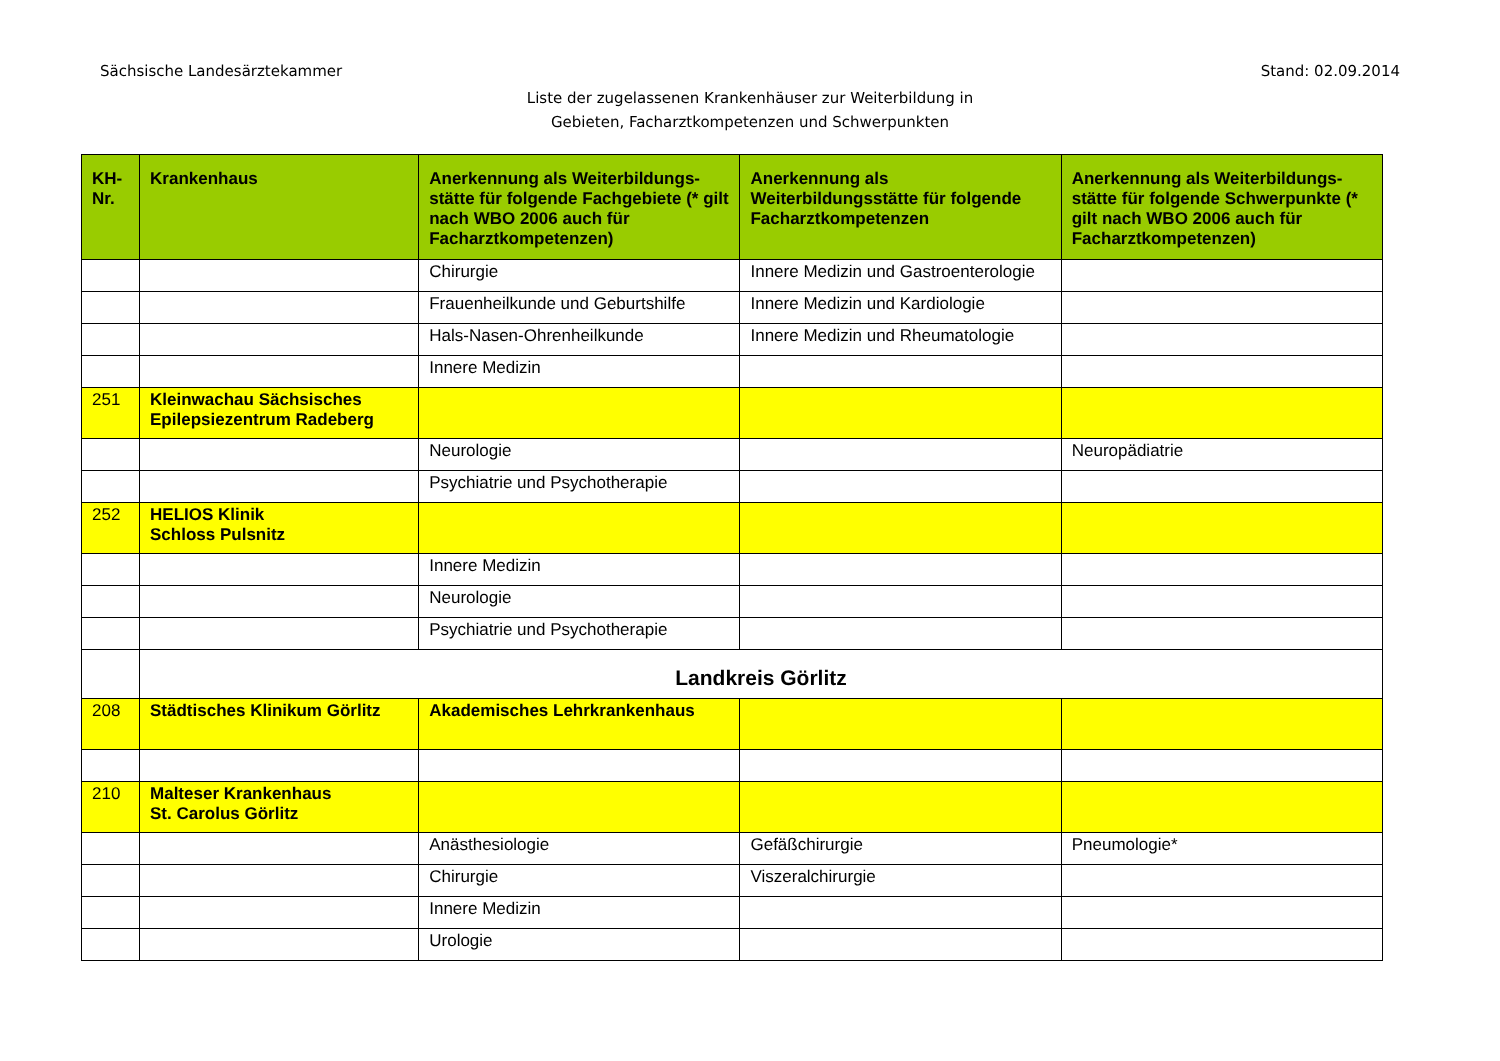Sächsische Landesärztekammer Stand: 02.09.2014
Liste der zugelassenen Krankenhäuser zur Weiterbildung in
Gebieten, Facharztkompetenzen und Schwerpunkten
| KH-Nr. | Krankenhaus | Anerkennung als Weiterbildungs-stätte für folgende Fachgebiete (* gilt nach WBO 2006 auch für Facharztkompetenzen) | Anerkennung als Weiterbildungsstätte für folgende Facharztkompetenzen | Anerkennung als Weiterbildungs-stätte für folgende Schwerpunkte (* gilt nach WBO 2006 auch für Facharztkompetenzen) |
| --- | --- | --- | --- | --- |
| | | Chirurgie | Innere Medizin und Gastroenterologie | |
| | | Frauenheilkunde und Geburtshilfe | Innere Medizin und Kardiologie | |
| | | Hals-Nasen-Ohrenheilkunde | Innere Medizin und Rheumatologie | |
| | | Innere Medizin | | |
| 251 | Kleinwachau Sächsisches Epilepsiezentrum Radeberg | | | |
| | | Neurologie | | Neuropädiatrie |
| | | Psychiatrie und Psychotherapie | | |
| 252 | HELIOS Klinik Schloss Pulsnitz | | | |
| | | Innere Medizin | | |
| | | Neurologie | | |
| | | Psychiatrie und Psychotherapie | | |
| | Landkreis Görlitz | | | |
| 208 | Städtisches Klinikum Görlitz | Akademisches Lehrkrankenhaus | | |
| 210 | Malteser Krankenhaus St. Carolus Görlitz | | | |
| | | Anästhesiologie | Gefäßchirurgie | Pneumologie* |
| | | Chirurgie | Viszeralchirurgie | |
| | | Innere Medizin | | |
| | | Urologie | | |